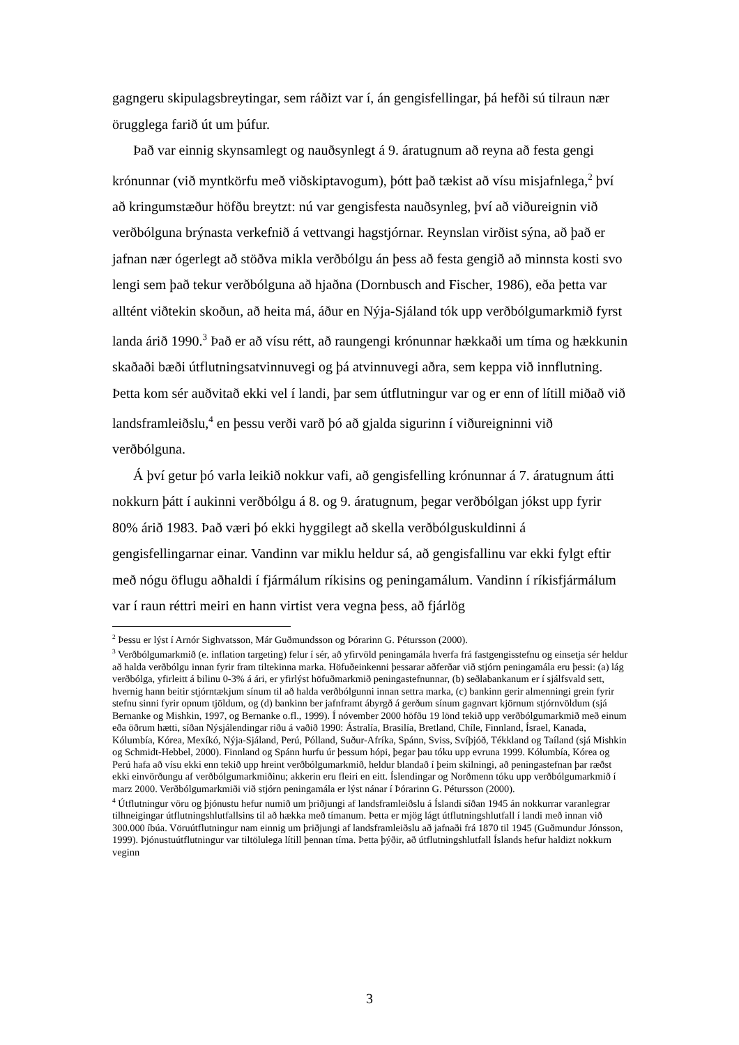gagngeru skipulagsbreytingar, sem ráðizt var í, án gengisfellingar, þá hefði sú tilraun nær örugglega farið út um þúfur.
Það var einnig skynsamlegt og nauðsynlegt á 9. áratugnum að reyna að festa gengi krónunnar (við myntkörfu með viðskiptavogum), þótt það tækist að vísu misjafnlega,<sup>2</sup> því að kringumstæður höfðu breytzt: nú var gengisfesta nauðsynleg, því að viðureignin við verðbólguna brýnasta verkefnið á vettvangi hagstjórnar. Reynslan virðist sýna, að það er jafnan nær ógerlegt að stöðva mikla verðbólgu án þess að festa gengið að minnsta kosti svo lengi sem það tekur verðbólguna að hjaðna (Dornbusch and Fischer, 1986), eða þetta var alltént viðtekin skoðun, að heita má, áður en Nýja-Sjáland tók upp verðbólgumarkmið fyrst landa árið 1990.<sup>3</sup> Það er að vísu rétt, að raungengi krónunnar hækkaði um tíma og hækkunin skaðaði bæði útflutningsatvinnuvegi og þá atvinnuvegi aðra, sem keppa við innflutning. Þetta kom sér auðvitað ekki vel í landi, þar sem útflutningur var og er enn of lítill miðað við landsframleiðslu,<sup>4</sup> en þessu verði varð þó að gjalda sigurinn í viðureigninni við verðbólguna.
Á því getur þó varla leikið nokkur vafi, að gengisfelling krónunnar á 7. áratugnum átti nokkurn þátt í aukinni verðbólgu á 8. og 9. áratugnum, þegar verðbólgan jókst upp fyrir 80% árið 1983. Það væri þó ekki hyggilegt að skella verðbólguskuldinni á gengisfellingarnar einar. Vandinn var miklu heldur sá, að gengisfallinu var ekki fylgt eftir með nógu öflugu aðhaldi í fjármálum ríkisins og peningamálum. Vandinn í ríkisfjármálum var í raun réttri meiri en hann virtist vera vegna þess, að fjárlög
<sup>2</sup> Þessu er lýst í Arnór Sighvatsson, Már Guðmundsson og Þórarinn G. Pétursson (2000).
<sup>3</sup> Verðbólgumarkmið (e. inflation targeting) felur í sér, að yfirvöld peningamála hverfa frá fastgengisstefnu og einsetja sér heldur að halda verðbólgu innan fyrir fram tiltekinna marka. Höfuðeinkenni þessarar aðferðar við stjórn peningamála eru þessi: (a) lág verðbólga, yfirleitt á bilinu 0-3% á ári, er yfirlýst höfuðmarkmið peningastefnunnar, (b) seðlabankanum er í sjálfsvald sett, hvernig hann beitir stjórntækjum sínum til að halda verðbólgunni innan settra marka, (c) bankinn gerir almenningi grein fyrir stefnu sinni fyrir opnum tjöldum, og (d) bankinn ber jafnframt ábyrgð á gerðum sínum gagnvart kjörnum stjórnvöldum (sjá Bernanke og Mishkin, 1997, og Bernanke o.fl., 1999). Í nóvember 2000 höfðu 19 lönd tekið upp verðbólgumarkmið með einum eða öðrum hætti, síðan Nýsjálendingar riðu á vaðið 1990: Ástralía, Brasilía, Bretland, Chíle, Finnland, Ísrael, Kanada, Kólumbía, Kórea, Mexíkó, Nýja-Sjáland, Perú, Pólland, Suður-Afríka, Spánn, Sviss, Svíþjóð, Tékkland og Taíland (sjá Mishkin og Schmidt-Hebbel, 2000). Finnland og Spánn hurfu úr þessum hópi, þegar þau tóku upp evruna 1999. Kólumbía, Kórea og Perú hafa að vísu ekki enn tekið upp hreint verðbólgumarkmið, heldur blandað í þeim skilningi, að peningastefnan þar ræðst ekki einvörðungu af verðbólgumarkmiðinu; akkerin eru fleiri en eitt. Íslendingar og Norðmenn tóku upp verðbólgumarkmið í marz 2000. Verðbólgumarkmiði við stjórn peningamála er lýst nánar í Þórarinn G. Pétursson (2000).
<sup>4</sup> Útflutningur vöru og þjónustu hefur numið um þriðjungi af landsframleiðslu á Íslandi síðan 1945 án nokkurrar varanlegrar tilhneigingar útflutningshlutfallsins til að hækka með tímanum. Þetta er mjög lágt útflutningshlutfall í landi með innan við 300.000 íbúa. Vöruútflutningur nam einnig um þriðjungi af landsframleiðslu að jafnaði frá 1870 til 1945 (Guðmundur Jónsson, 1999). Þjónustuútflutningur var tiltölulega lítill þennan tíma. Þetta þýðir, að útflutningshlutfall Íslands hefur haldizt nokkurn veginn
3